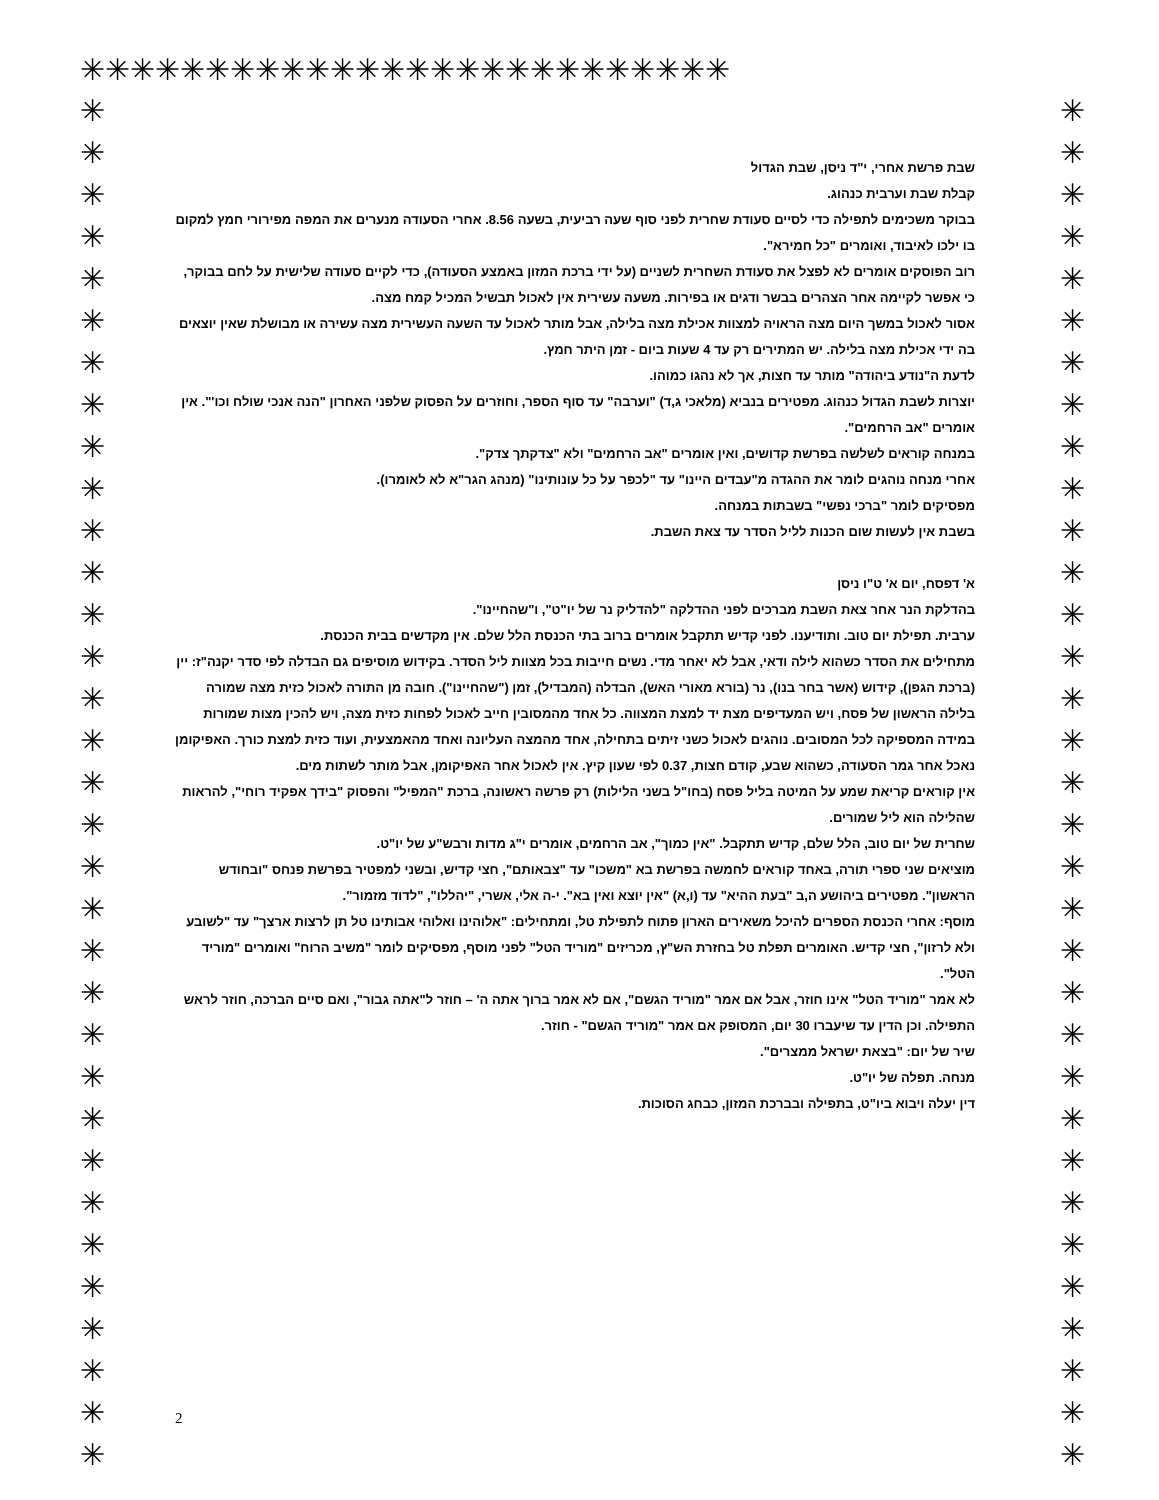✳✳✳✳✳✳✳✳✳✳✳✳✳✳✳✳✳✳✳✳✳✳✳✳✳✳
✳
✳
✳
✳
✳
✳
✳
✳
✳
✳
✳
✳
✳
✳
✳
✳
✳
✳
✳
✳
✳
✳
✳
✳
✳
✳
✳
✳
✳
✳
✳
✳
✳
✳
✳
✳
✳
✳
✳
✳
✳
✳
✳
✳
✳
✳
✳
✳
✳
✳
✳
✳
✳
✳
✳
✳
✳
✳
✳
✳
✳
✳
✳
✳
✳
✳
שבת פרשת אחרי, י"ד ניסן, שבת הגדול
קבלת שבת וערבית כנהוג.
בבוקר משכימים לתפילה כדי לסיים סעודת שחרית לפני סוף שעה רביעית, בשעה 8.56. אחרי הסעודה מנערים את המפה מפירורי חמץ למקום בו ילכו לאיבוד, ואומרים "כל חמירא".
רוב הפוסקים אומרים לא לפצל את סעודת השחרית לשניים (על ידי ברכת המזון באמצע הסעודה), כדי לקיים סעודה שלישית על לחם בבוקר, כי אפשר לקיימה אחר הצהרים בבשר ודגים או בפירות. משעה עשירית אין לאכול תבשיל המכיל קמח מצה.
אסור לאכול במשך היום מצה הראויה למצוות אכילת מצה בלילה, אבל מותר לאכול עד השעה העשירית מצה עשירה או מבושלת שאין יוצאים בה ידי אכילת מצה בלילה. יש המתירים רק עד 4 שעות ביום - זמן היתר חמץ.
לדעת ה"נודע ביהודה" מותר עד חצות, אך לא נהגו כמוהו.
יוצרות לשבת הגדול כנהוג. מפטירים בנביא (מלאכי ג,ד) "וערבה" עד סוף הספר, וחוזרים על הפסוק שלפני האחרון "הנה אנכי שולח וכו'". אין אומרים "אב הרחמים".
במנחה קוראים לשלשה בפרשת קדושים, ואין אומרים "אב הרחמים" ולא "צדקתך צדק".
אחרי מנחה נוהגים לומר את ההגדה מ"עבדים היינו" עד "לכפר על כל עונותינו" (מנהג הגר"א לא לאומרו).
מפסיקים לומר "ברכי נפשי" בשבתות במנחה.
בשבת אין לעשות שום הכנות לליל הסדר עד צאת השבת.
א' דפסח, יום א' ט"ו ניסן
בהדלקת הנר אחר צאת השבת מברכים לפני ההדלקה "להדליק נר של יו"ט", ו"שהחיינו".
ערבית. תפילת יום טוב. ותודיענו. לפני קדיש תתקבל אומרים ברוב בתי הכנסת הלל שלם. אין מקדשים בבית הכנסת.
מתחילים את הסדר כשהוא לילה ודאי, אבל לא יאחר מדי. נשים חייבות בכל מצוות ליל הסדר. בקידוש מוסיפים גם הבדלה לפי סדר יקנה"ז: יין (ברכת הגפן), קידוש (אשר בחר בנו), נר (בורא מאורי האש), הבדלה (המבדיל), זמן ("שהחיינו"). חובה מן התורה לאכול כזית מצה שמורה בלילה הראשון של פסח, ויש המעדיפים מצת יד למצת המצווה. כל אחד מהמסובין חייב לאכול לפחות כזית מצה, ויש להכין מצות שמורות במידה המספיקה לכל המסובים. נוהגים לאכול כשני זיתים בתחילה, אחד מהמצה העליונה ואחד מהאמצעית, ועוד כזית למצת כורך. האפיקומן נאכל אחר גמר הסעודה, כשהוא שבע, קודם חצות, 0.37 לפי שעון קיץ. אין לאכול אחר האפיקומן, אבל מותר לשתות מים.
אין קוראים קריאת שמע על המיטה בליל פסח (בחו"ל בשני הלילות) רק פרשה ראשונה, ברכת "המפיל" והפסוק "בידך אפקיד רוחי", להראות שהלילה הוא ליל שמורים.
שחרית של יום טוב, הלל שלם, קדיש תתקבל. "אין כמוך", אב הרחמים, אומרים י"ג מדות ורבש"ע של יו"ט.
מוציאים שני ספרי תורה, באחד קוראים לחמשה בפרשת בא "משכו" עד "צבאותם", חצי קדיש, ובשני למפטיר בפרשת פנחס "ובחודש הראשון". מפטירים ביהושע ה,ב "בעת ההיא" עד (ו,א) "אין יוצא ואין בא". י-ה אלי, אשרי, "יהללו", "לדוד מזמור".
מוסף: אחרי הכנסת הספרים להיכל משאירים הארון פתוח לתפילת טל, ומתחילים: "אלוהינו ואלוהי אבותינו טל תן לרצות ארצך" עד "לשובע ולא לרזון", חצי קדיש. האומרים תפלת טל בחזרת הש"ץ, מכריזים "מוריד הטל" לפני מוסף, מפסיקים לומר "משיב הרוח" ואומרים "מוריד הטל".
לא אמר "מוריד הטל" אינו חוזר, אבל אם אמר "מוריד הגשם", אם לא אמר ברוך אתה ה' – חוזר ל"אתה גבור", ואם סיים הברכה, חוזר לראש התפילה. וכן הדין עד שיעברו 30 יום, המסופק אם אמר "מוריד הגשם" - חוזר.
שיר של יום: "בצאת ישראל ממצרים".
מנחה. תפלה של יו"ט.
דין יעלה ויבוא ביו"ט, בתפילה ובברכת המזון, כבחג הסוכות.
2